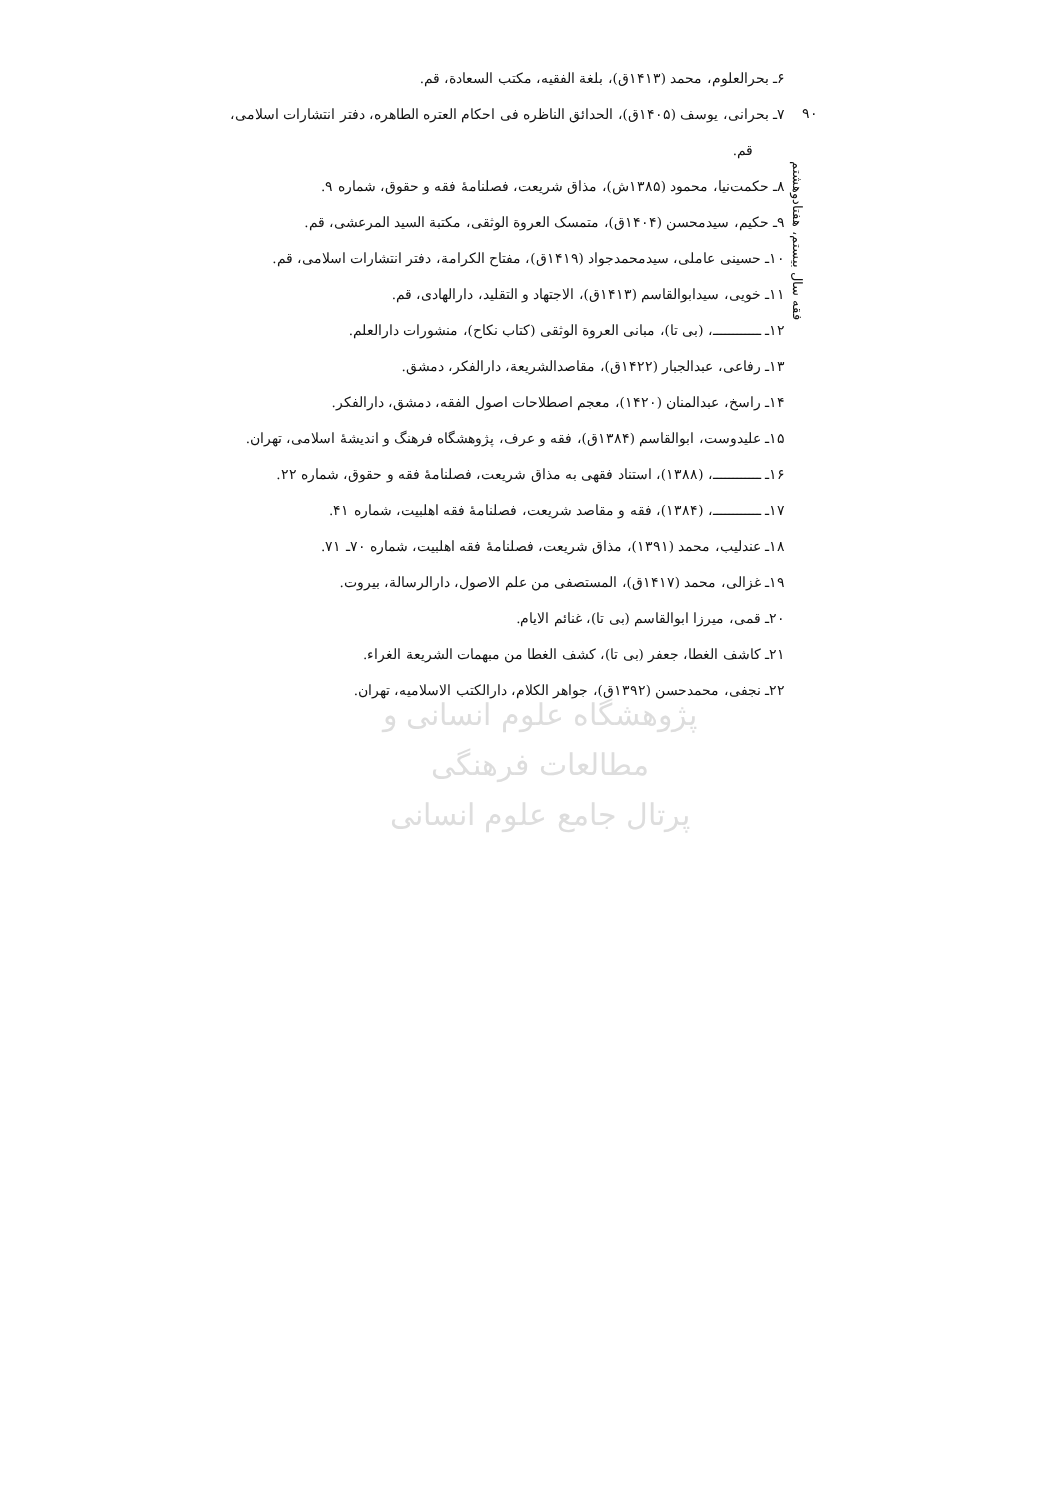۶ـ بحرالعلوم، محمد (۱۴۱۳ق)، بلغة الفقیه، مکتب السعادة، قم.
۷ـ بحرانی، یوسف (۱۴۰۵ق)، الحدائق الناظره فی احکام العتره الطاهره، دفتر انتشارات اسلامی، قم.
۸ـ حکمت‌نیا، محمود (۱۳۸۵ش)، مذاق شریعت، فصلنامهٔ فقه و حقوق، شماره ۹.
۹ـ حکیم، سیدمحسن (۱۴۰۴ق)، متمسک العروة الوثقی، مکتبة السید المرعشی، قم.
۱۰ـ حسینی عاملی، سیدمحمدجواد (۱۴۱۹ق)، مفتاح الکرامة، دفتر انتشارات اسلامی، قم.
۱۱ـ خویی، سیدابوالقاسم (۱۴۱۳ق)، الاجتهاد و التقلید، دارالهادی، قم.
۱۲ـ ــــــــــــ، (بی تا)، مبانی العروة الوثقی (کتاب نکاح)، منشورات دارالعلم.
۱۳ـ رفاعی، عبدالجبار (۱۴۲۲ق)، مقاصدالشریعة، دارالفکر، دمشق.
۱۴ـ راسخ، عبدالمنان (۱۴۲۰)، معجم اصطلاحات اصول الفقه، دمشق، دارالفکر.
۱۵ـ علیدوست، ابوالقاسم (۱۳۸۴ق)، فقه و عرف، پژوهشگاه فرهنگ و اندیشهٔ اسلامی، تهران.
۱۶ـ ــــــــــــ، (۱۳۸۸)، استناد فقهی به مذاق شریعت، فصلنامهٔ فقه و حقوق، شماره ۲۲.
۱۷ـ ــــــــــــ، (۱۳۸۴)، فقه و مقاصد شریعت، فصلنامهٔ فقه اهلبیت، شماره ۴۱.
۱۸ـ عندلیب، محمد (۱۳۹۱)، مذاق شریعت، فصلنامهٔ فقه اهلبیت، شماره ۷۰ـ ۷۱.
۱۹ـ غزالی، محمد (۱۴۱۷ق)، المستصفی من علم الاصول، دارالرسالة، بیروت.
۲۰ـ قمی، میرزا ابوالقاسم (بی تا)، غنائم الایام.
۲۱ـ کاشف الغطا، جعفر (بی تا)، کشف الغطا من مبهمات الشریعة الغراء.
۲۲ـ نجفی، محمدحسن (۱۳۹۲ق)، جواهر الکلام، دارالکتب الاسلامیه، تهران.
۹۰
فقه سال بیستم، هفتادوهشتم
پژوهشگاه علوم انسانی و مطالعات فرهنگی
پرتال جامع علوم انسانی